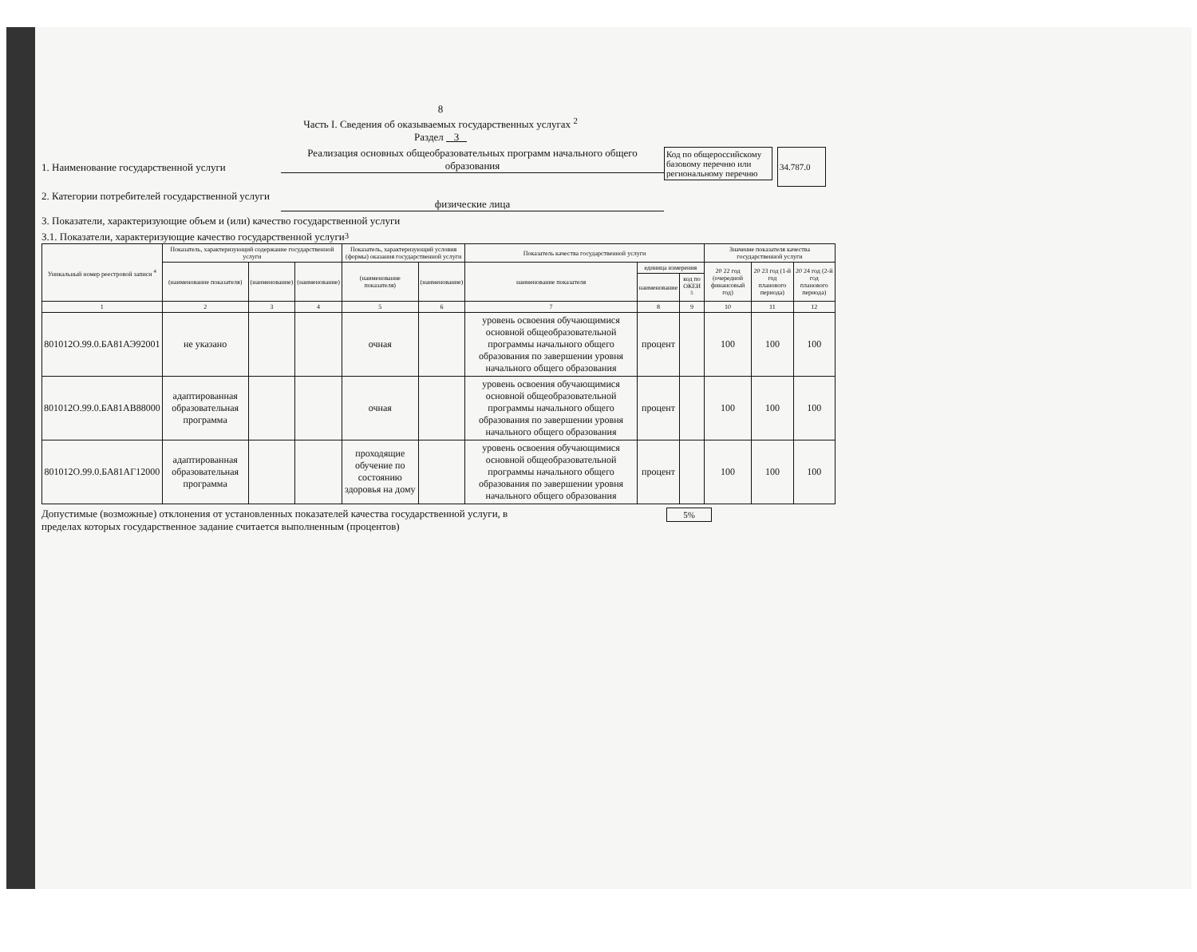8
Часть I. Сведения об оказываемых государственных услугах <sup>2</sup>
Раздел 3
1. Наименование государственной услуги
Реализация основных общеобразовательных программ начального общего образования
Код по общероссийскому базовому перечню или региональному перечню
34.787.0
2. Категории потребителей государственной услуги
физические лица
3. Показатели, характеризующие объем и (или) качество государственной услуги
3.1. Показатели, характеризующие качество государственной услуги <sup>3</sup>
| Уникальный номер реестровой записи <sup>4</sup> | Показатель, характеризующий содержание государственной услуги | | | Показатель, характеризующий условия (формы) оказания государственной услуги | | Показатель качества государственной услуги | | | Значение показателя качества государственной услуги | | |
| --- | --- | --- | --- | --- | --- | --- | --- | --- | --- | --- | --- |
| | (наименование показателя) | (наименование) | (наименование) | (наименование показателя) | (наименование) | наименование показателя | единица измерения | | 20 22 год (очередной финансовый год) | 20 23 год (1-й год планового периода) | 20 24 год (2-й год планового периода) |
| | | | | | | | наименование | код по ОКЕИ <sup>5</sup> | | | |
| 1 | 2 | 3 | 4 | 5 | 6 | 7 | 8 | 9 | 10 | 11 | 12 |
| 801012О.99.0.БА81АЭ92001 | не указано | | | очная | | уровень освоения обучающимися основной общеобразовательной программы начального общего образования по завершении уровня начального общего образования | процент | | 100 | 100 | 100 |
| 801012О.99.0.БА81АВ88000 | адаптированная образовательная программа | | | очная | | уровень освоения обучающимися основной общеобразовательной программы начального общего образования по завершении уровня начального общего образования | процент | | 100 | 100 | 100 |
| 801012О.99.0.БА81АГ12000 | адаптированная образовательная программа | | | проходящие обучение по состоянию здоровья на дому | | уровень освоения обучающимися основной общеобразовательной программы начального общего образования по завершении уровня начального общего образования | процент | | 100 | 100 | 100 |
Допустимые (возможные) отклонения от установленных показателей качества государственной услуги, в пределах которых государственное задание считается выполненным (процентов) 5%